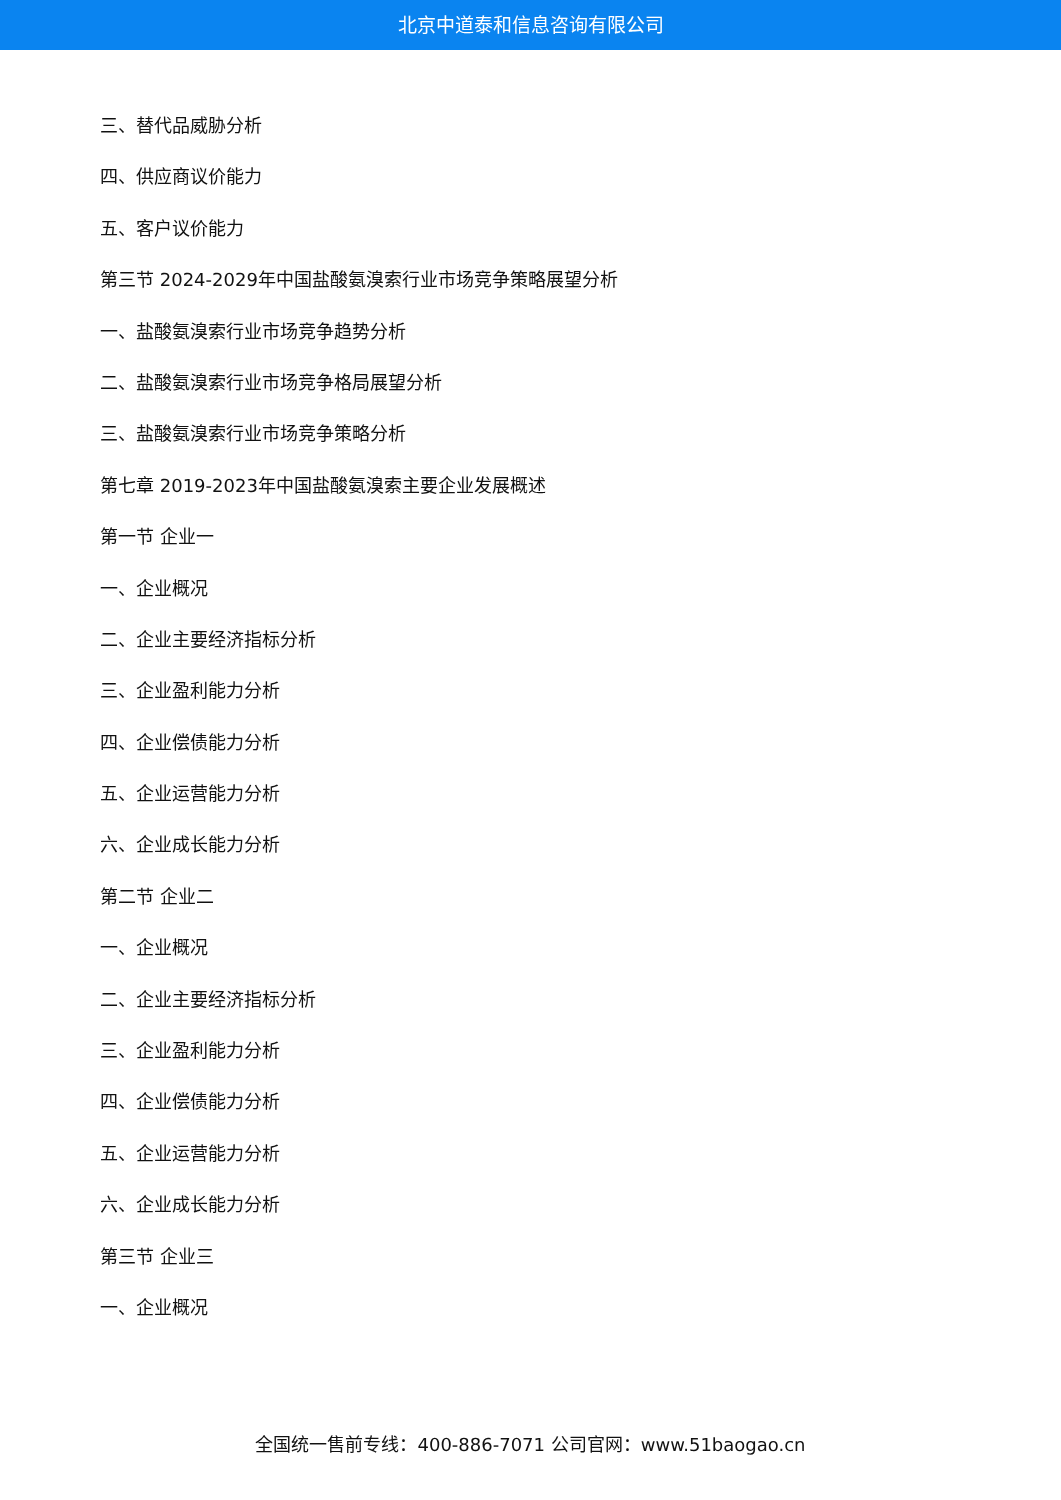北京中道泰和信息咨询有限公司
三、替代品威胁分析
四、供应商议价能力
五、客户议价能力
第三节 2024-2029年中国盐酸氨溴索行业市场竞争策略展望分析
一、盐酸氨溴索行业市场竞争趋势分析
二、盐酸氨溴索行业市场竞争格局展望分析
三、盐酸氨溴索行业市场竞争策略分析
第七章 2019-2023年中国盐酸氨溴索主要企业发展概述
第一节 企业一
一、企业概况
二、企业主要经济指标分析
三、企业盈利能力分析
四、企业偿债能力分析
五、企业运营能力分析
六、企业成长能力分析
第二节 企业二
一、企业概况
二、企业主要经济指标分析
三、企业盈利能力分析
四、企业偿债能力分析
五、企业运营能力分析
六、企业成长能力分析
第三节 企业三
一、企业概况
全国统一售前专线：400-886-7071 公司官网：www.51baogao.cn